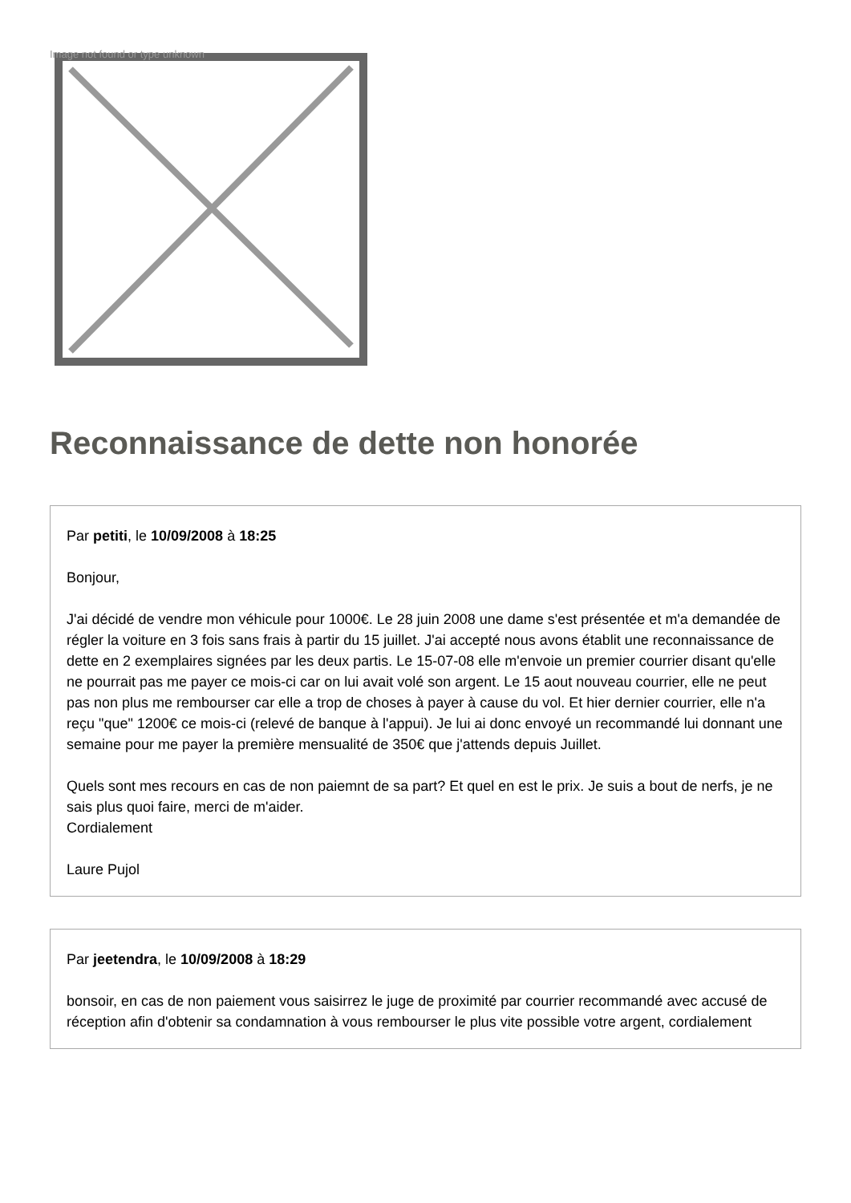Image not found or type unknown
Reconnaissance de dette non honorée
Par petiti, le 10/09/2008 à 18:25
Bonjour,
J'ai décidé de vendre mon véhicule pour 1000€. Le 28 juin 2008 une dame s'est présentée et m'a demandée de régler la voiture en 3 fois sans frais à partir du 15 juillet. J'ai accepté nous avons établit une reconnaissance de dette en 2 exemplaires signées par les deux partis. Le 15-07-08 elle m'envoie un premier courrier disant qu'elle ne pourrait pas me payer ce mois-ci car on lui avait volé son argent. Le 15 aout nouveau courrier, elle ne peut pas non plus me rembourser car elle a trop de choses à payer à cause du vol. Et hier dernier courrier, elle n'a reçu "que" 1200€ ce mois-ci (relevé de banque à l'appui). Je lui ai donc envoyé un recommandé lui donnant une semaine pour me payer la première mensualité de 350€ que j'attends depuis Juillet.
Quels sont mes recours en cas de non paiemnt de sa part? Et quel en est le prix. Je suis a bout de nerfs, je ne sais plus quoi faire, merci de m'aider.
Cordialement
Laure Pujol
Par jeetendra, le 10/09/2008 à 18:29
bonsoir, en cas de non paiement vous saisirrez le juge de proximité par courrier recommandé avec accusé de réception afin d'obtenir sa condamnation à vous rembourser le plus vite possible votre argent, cordialement